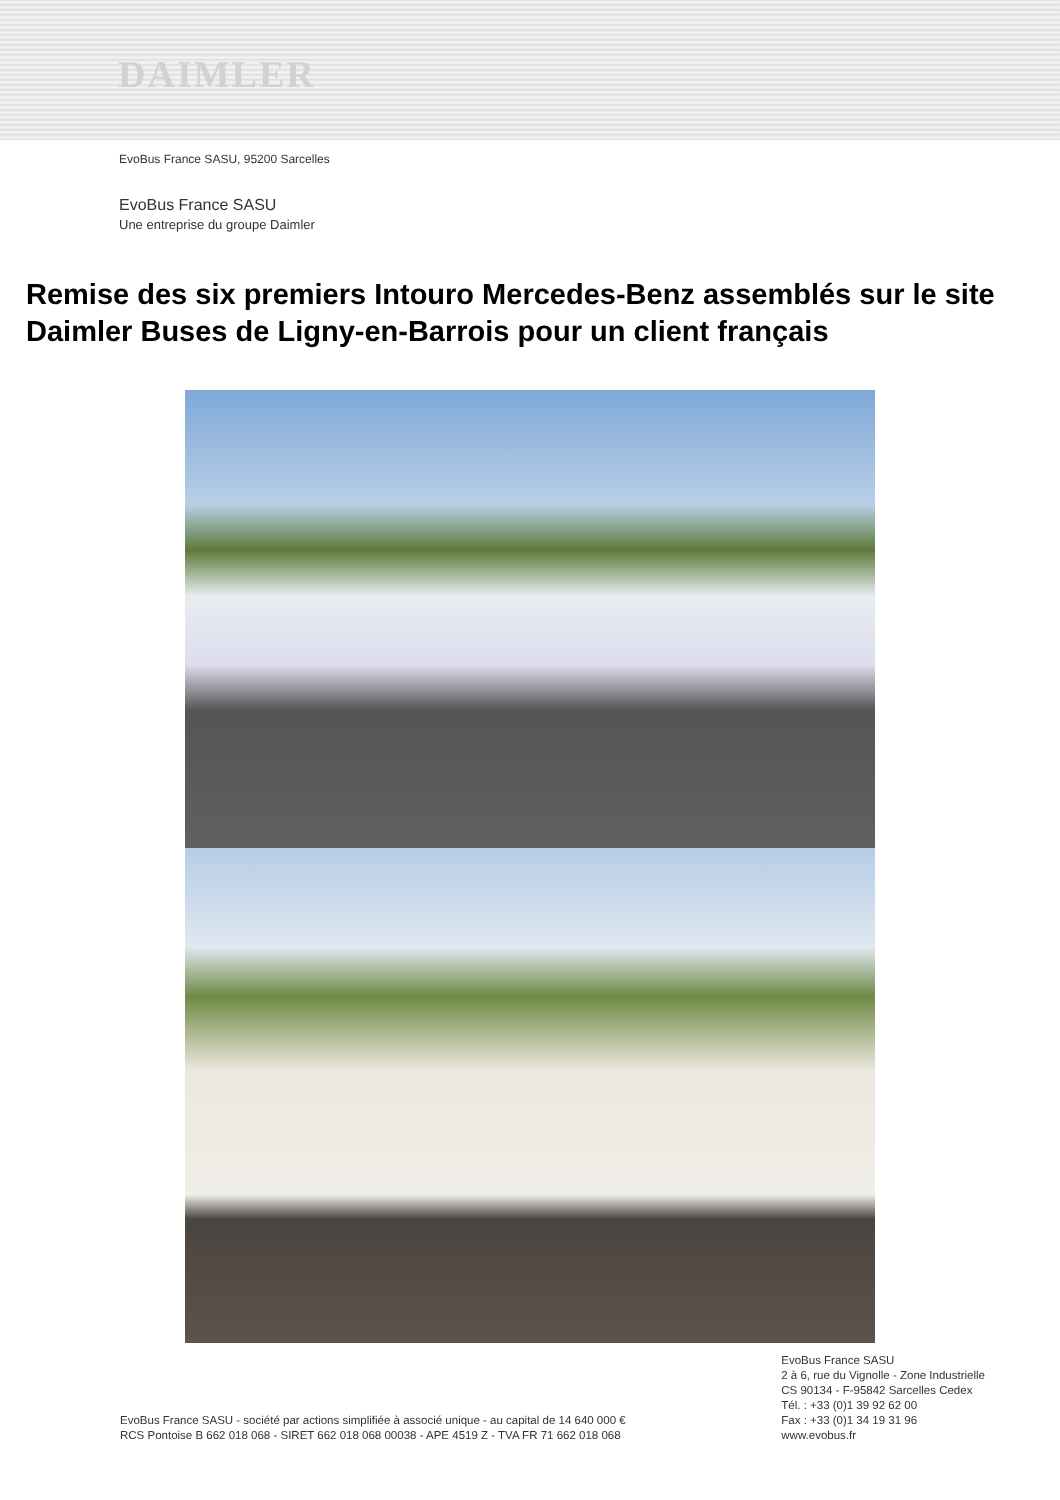DAIMLER
EvoBus France SASU, 95200 Sarcelles
EvoBus France SASU
Une entreprise du groupe Daimler
Remise des six premiers Intouro Mercedes-Benz assemblés sur le site Daimler Buses de Ligny-en-Barrois pour un client français
EvoBus France SASU - société par actions simplifiée à associé unique - au capital de 14 640 000 €
RCS Pontoise B 662 018 068 - SIRET 662 018 068 00038 - APE 4519 Z - TVA FR 71 662 018 068
EvoBus France SASU
2 à 6, rue du Vignolle - Zone Industrielle
CS 90134 - F-95842 Sarcelles Cedex
Tél. : +33 (0)1 39 92 62 00
Fax : +33 (0)1 34 19 31 96
www.evobus.fr